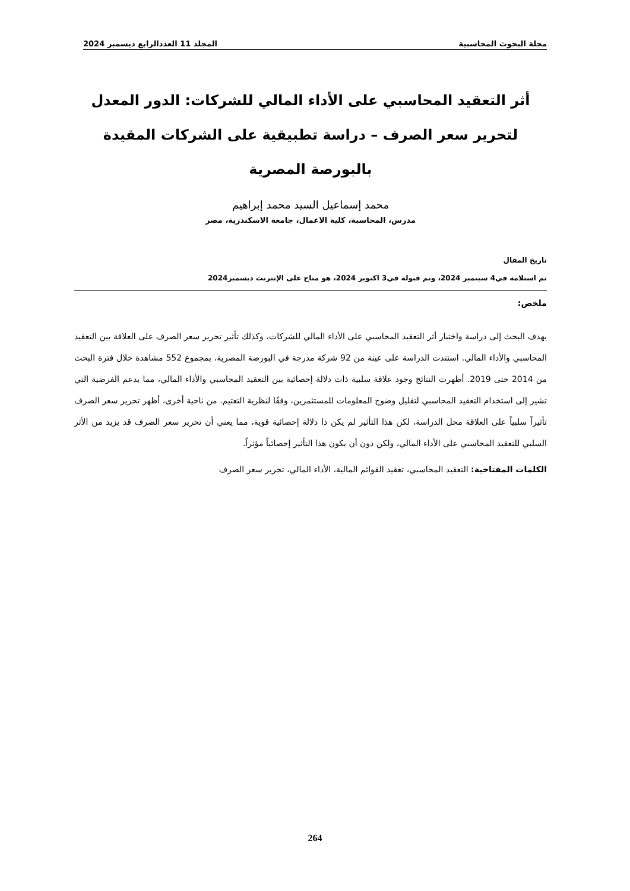مجلة البحوث المحاسبية المجلد 11 العددالرابع ديسمبر 2024
أثر التعقيد المحاسبي على الأداء المالي للشركات: الدور المعدل لتحرير سعر الصرف – دراسة تطبيقية على الشركات المقيدة بالبورصة المصرية
محمد إسماعيل السيد محمد إبراهيم
مدرس، المحاسبة، كلية الاعمال، جامعة الاسكندرية، مصر
تاريخ المقال
تم استلامه في4 سبتمبر 2024، وتم قبوله في3 اكتوبر 2024، هو متاح على الإنترنت ديسمبر2024
ملخص:
يهدف البحث إلى دراسة واختبار أثر التعقيد المحاسبي على الأداء المالي للشركات، وكذلك تأثير تحرير سعر الصرف على العلاقة بين التعقيد المحاسبي والأداء المالي. استندت الدراسة على عينة من 92 شركة مدرجة في البورصة المصرية، بمجموع 552 مشاهدة خلال فترة البحث من 2014 حتى 2019. أظهرت النتائج وجود علاقة سلبية ذات دلالة إحصائية بين التعقيد المحاسبي والأداء المالي، مما يدعم الفرضية التي تشير إلى استخدام التعقيد المحاسبي لتقليل وضوح المعلومات للمستثمرين، وفقًا لنظرية التعتيم. من ناحية أخرى، أظهر تحرير سعر الصرف تأثيراً سلبياً على العلاقة محل الدراسة، لكن هذا التأثير لم يكن ذا دلالة إحصائية قوية، مما يعني أن تحرير سعر الصرف قد يزيد من الأثر السلبي للتعقيد المحاسبي على الأداء المالي، ولكن دون أن يكون هذا التأثير إحصائياً مؤثراً.
الكلمات المفتاحية: التعقيد المحاسبي، تعقيد القوائم المالية، الأداء المالي، تحرير سعر الصرف
264